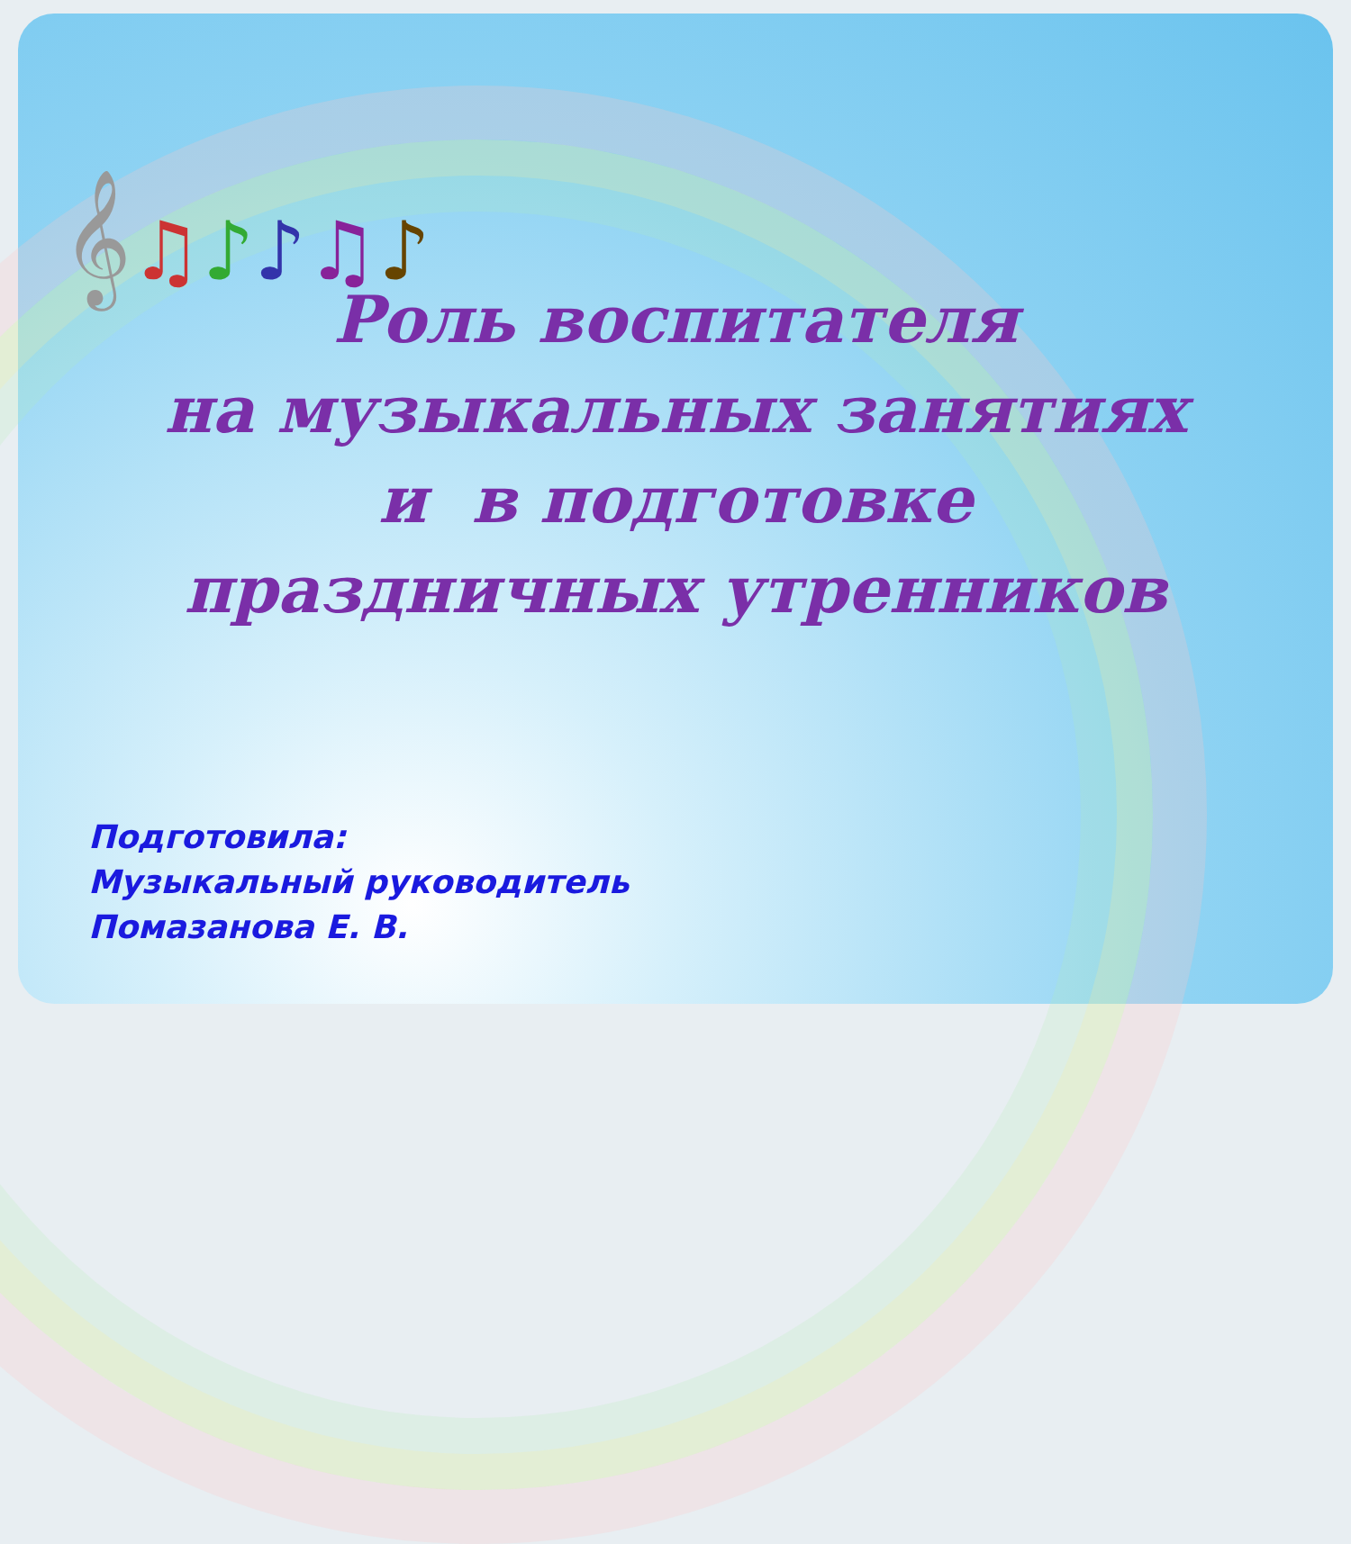𝄞♫♪♪♫♪
Роль воспитателя
на музыкальных занятиях
и в подготовке
праздничных утренников
Подготовила:
Музыкальный руководитель
Помазанова Е. В.